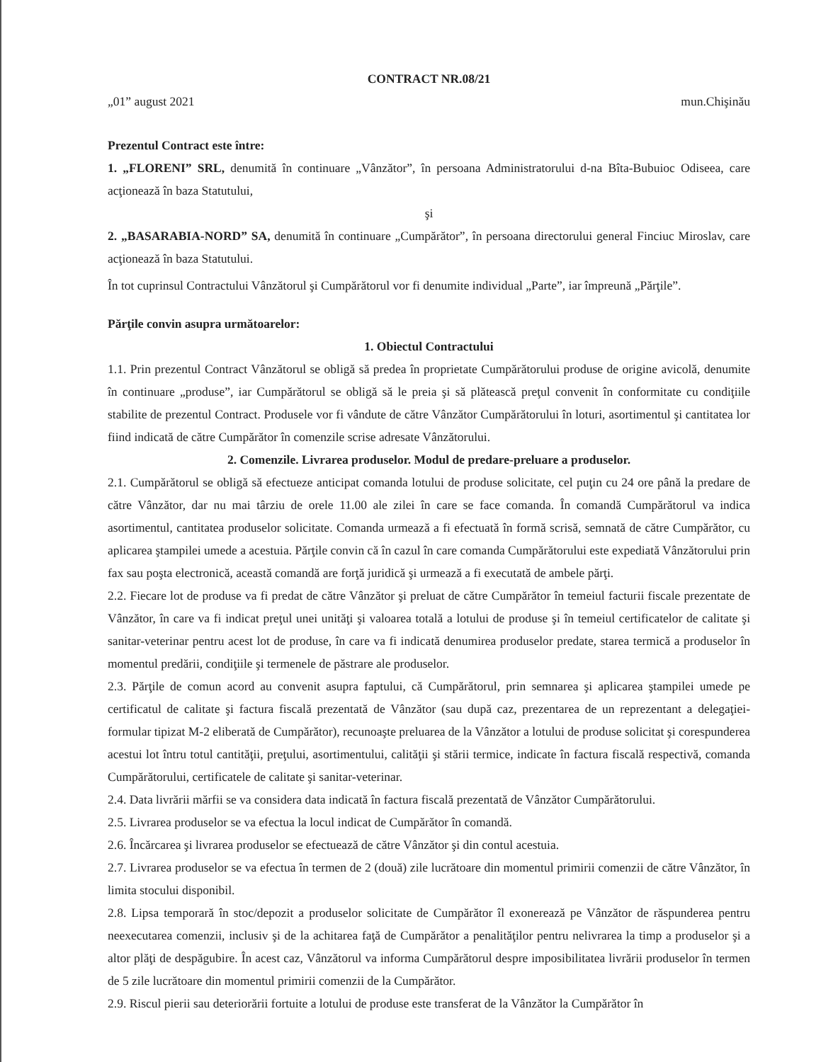CONTRACT NR.08/21
„01” august 2021 mun.Chişinău
Prezentul Contract este între:
1. „FLORENI” SRL, denumită în continuare „Vânzător”, în persoana Administratorului d-na Bîta-Bubuioc Odiseea, care acţionează în baza Statutului,
şi
2. „BASARABIA-NORD” SA, denumită în continuare „Cumpărător”, în persoana directorului general Finciuc Miroslav, care acţionează în baza Statutului.
În tot cuprinsul Contractului Vânzătorul şi Cumpărătorul vor fi denumite individual „Parte”, iar împreună „Părţile”.
Părţile convin asupra următoarelor:
1. Obiectul Contractului
1.1. Prin prezentul Contract Vânzătorul se obligă să predea în proprietate Cumpărătorului produse de origine avicolă, denumite în continuare „produse”, iar Cumpărătorul se obligă să le preia şi să plătească preţul convenit în conformitate cu condiţiile stabilite de prezentul Contract. Produsele vor fi vândute de către Vânzător Cumpărătorului în loturi, asortimentul şi cantitatea lor fiind indicată de către Cumpărător în comenzile scrise adresate Vânzătorului.
2. Comenzile. Livrarea produselor. Modul de predare-preluare a produselor.
2.1. Cumpărătorul se obligă să efectueze anticipat comanda lotului de produse solicitate, cel puţin cu 24 ore până la predare de către Vânzător, dar nu mai târziu de orele 11.00 ale zilei în care se face comanda. În comandă Cumpărătorul va indica asortimentul, cantitatea produselor solicitate. Comanda urmează a fi efectuată în formă scrisă, semnată de către Cumpărător, cu aplicarea ştampilei umede a acestuia. Părţile convin că în cazul în care comanda Cumpărătorului este expediată Vânzătorului prin fax sau poşta electronică, această comandă are forţă juridică şi urmează a fi executată de ambele părţi.
2.2. Fiecare lot de produse va fi predat de către Vânzător şi preluat de către Cumpărător în temeiul facturii fiscale prezentate de Vânzător, în care va fi indicat preţul unei unităţi şi valoarea totală a lotului de produse şi în temeiul certificatelor de calitate şi sanitar-veterinar pentru acest lot de produse, în care va fi indicată denumirea produselor predate, starea termică a produselor în momentul predării, condiţiile şi termenele de păstrare ale produselor.
2.3. Părţile de comun acord au convenit asupra faptului, că Cumpărătorul, prin semnarea şi aplicarea ştampilei umede pe certificatul de calitate şi factura fiscală prezentată de Vânzător (sau după caz, prezentarea de un reprezentant a delegaţiei-formular tipizat M-2 eliberată de Cumpărător), recunoaşte preluarea de la Vânzător a lotului de produse solicitat şi corespunderea acestui lot întru totul cantităţii, preţului, asortimentului, calităţii şi stării termice, indicate în factura fiscală respectivă, comanda Cumpărătorului, certificatele de calitate şi sanitar-veterinar.
2.4. Data livrării mărfii se va considera data indicată în factura fiscală prezentată de Vânzător Cumpărătorului.
2.5. Livrarea produselor se va efectua la locul indicat de Cumpărător în comandă.
2.6. Încărcarea şi livrarea produselor se efectuează de către Vânzător şi din contul acestuia.
2.7. Livrarea produselor se va efectua în termen de 2 (două) zile lucrătoare din momentul primirii comenzii de către Vânzător, în limita stocului disponibil.
2.8. Lipsa temporară în stoc/depozit a produselor solicitate de Cumpărător îl exonerează pe Vânzător de răspunderea pentru neexecutarea comenzii, inclusiv şi de la achitarea faţă de Cumpărător a penalităţilor pentru nelivrarea la timp a produselor şi a altor plăţi de despăgubire. În acest caz, Vânzătorul va informa Cumpărătorul despre imposibilitatea livrării produselor în termen de 5 zile lucrătoare din momentul primirii comenzii de la Cumpărător.
2.9. Riscul pierii sau deteriorării fortuite a lotului de produse este transferat de la Vânzător la Cumpărător în